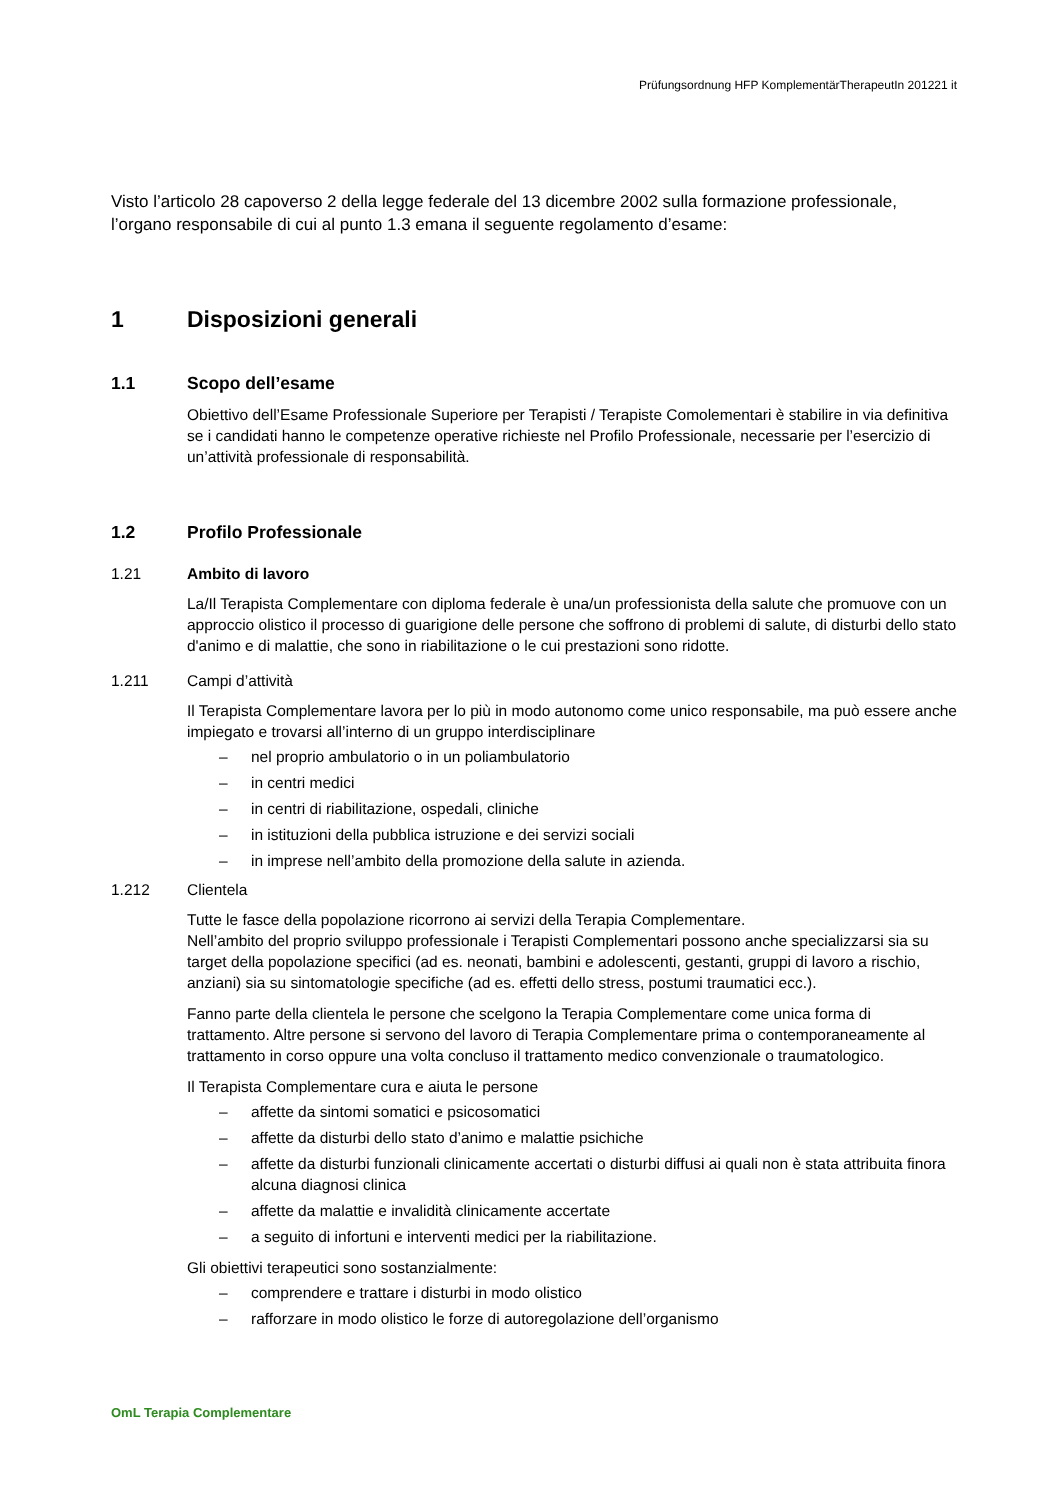Prüfungsordnung HFP KomplementärTherapeutIn 201221 it
Visto l’articolo 28 capoverso 2 della legge federale del 13 dicembre 2002 sulla formazione professionale, l’organo responsabile di cui al punto 1.3 emana il seguente regolamento d’esame:
1 Disposizioni generali
1.1 Scopo dell’esame
Obiettivo dell’Esame Professionale Superiore per Terapisti / Terapiste Comolementari è stabilire in via definitiva se i candidati hanno le competenze operative richieste nel Profilo Professionale, necessarie per l’esercizio di un’attività professionale di responsabilità.
1.2 Profilo Professionale
1.21 Ambito di lavoro
La/Il Terapista Complementare con diploma federale è una/un professionista della salute che promuove con un approccio olistico il processo di guarigione delle persone che soffrono di problemi di salute, di disturbi dello stato d'animo e di malattie, che sono in riabilitazione o le cui prestazioni sono ridotte.
1.211 Campi d’attività
Il Terapista Complementare lavora per lo più in modo autonomo come unico responsabile, ma può essere anche impiegato e trovarsi all’interno di un gruppo interdisciplinare
– nel proprio ambulatorio o in un poliambulatorio
– in centri medici
– in centri di riabilitazione, ospedali, cliniche
– in istituzioni della pubblica istruzione e dei servizi sociali
– in imprese nell’ambito della promozione della salute in azienda.
1.212 Clientela
Tutte le fasce della popolazione ricorrono ai servizi della Terapia Complementare.
Nell’ambito del proprio sviluppo professionale i Terapisti Complementari possono anche specializzarsi sia su target della popolazione specifici (ad es. neonati, bambini e adolescenti, gestanti, gruppi di lavoro a rischio, anziani) sia su sintomatologie specifiche (ad es. effetti dello stress, postumi traumatici ecc.).
Fanno parte della clientela le persone che scelgono la Terapia Complementare come unica forma di trattamento. Altre persone si servono del lavoro di Terapia Complementare prima o contemporaneamente al trattamento in corso oppure una volta concluso il trattamento medico convenzionale o traumatologico.
Il Terapista Complementare cura e aiuta le persone
– affette da sintomi somatici e psicosomatici
– affette da disturbi dello stato d’animo e malattie psichiche
– affette da disturbi funzionali clinicamente accertati o disturbi diffusi ai quali non è stata attribuita finora alcuna diagnosi clinica
– affette da malattie e invalidità clinicamente accertate
– a seguito di infortuni e interventi medici per la riabilitazione.
Gli obiettivi terapeutici sono sostanzialmente:
– comprendere e trattare i disturbi in modo olistico
– rafforzare in modo olistico le forze di autoregolazione dell’organismo
OmL Terapia Complementare